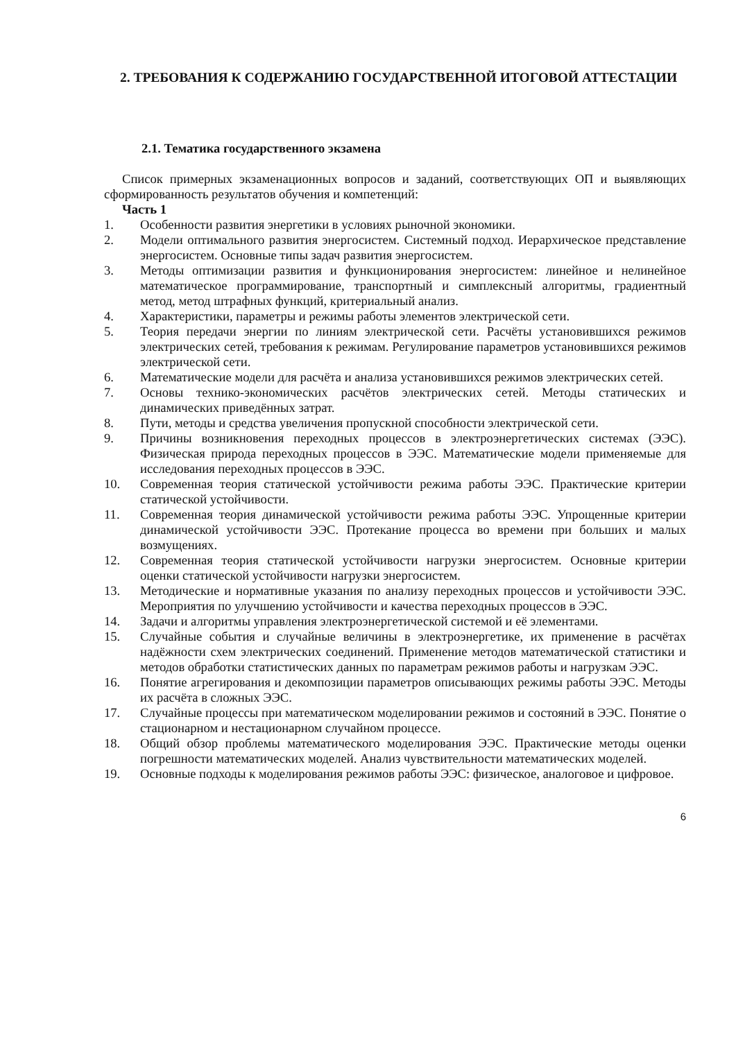2. ТРЕБОВАНИЯ К СОДЕРЖАНИЮ ГОСУДАРСТВЕННОЙ ИТОГОВОЙ АТТЕСТАЦИИ
2.1. Тематика государственного экзамена
Список примерных экзаменационных вопросов и заданий, соответствующих ОП и выявляющих сформированность результатов обучения и компетенций:
Часть 1
1. Особенности развития энергетики в условиях рыночной экономики.
2. Модели оптимального развития энергосистем. Системный подход. Иерархическое представление энергосистем. Основные типы задач развития энергосистем.
3. Методы оптимизации развития и функционирования энергосистем: линейное и нелинейное математическое программирование, транспортный и симплексный алгоритмы, градиентный метод, метод штрафных функций, критериальный анализ.
4. Характеристики, параметры и режимы работы элементов электрической сети.
5. Теория передачи энергии по линиям электрической сети. Расчёты установившихся режимов электрических сетей, требования к режимам. Регулирование параметров установившихся режимов электрической сети.
6. Математические модели для расчёта и анализа установившихся режимов электрических сетей.
7. Основы технико-экономических расчётов электрических сетей. Методы статических и динамических приведённых затрат.
8. Пути, методы и средства увеличения пропускной способности электрической сети.
9. Причины возникновения переходных процессов в электроэнергетических системах (ЭЭС). Физическая природа переходных процессов в ЭЭС. Математические модели применяемые для исследования переходных процессов в ЭЭС.
10. Современная теория статической устойчивости режима работы ЭЭС. Практические критерии статической устойчивости.
11. Современная теория динамической устойчивости режима работы ЭЭС. Упрощенные критерии динамической устойчивости ЭЭС. Протекание процесса во времени при больших и малых возмущениях.
12. Современная теория статической устойчивости нагрузки энергосистем. Основные критерии оценки статической устойчивости нагрузки энергосистем.
13. Методические и нормативные указания по анализу переходных процессов и устойчивости ЭЭС. Мероприятия по улучшению устойчивости и качества переходных процессов в ЭЭС.
14. Задачи и алгоритмы управления электроэнергетической системой и её элементами.
15. Случайные события и случайные величины в электроэнергетике, их применение в расчётах надёжности схем электрических соединений. Применение методов математической статистики и методов обработки статистических данных по параметрам режимов работы и нагрузкам ЭЭС.
16. Понятие агрегирования и декомпозиции параметров описывающих режимы работы ЭЭС. Методы их расчёта в сложных ЭЭС.
17. Случайные процессы при математическом моделировании режимов и состояний в ЭЭС. Понятие о стационарном и нестационарном случайном процессе.
18. Общий обзор проблемы математического моделирования ЭЭС. Практические методы оценки погрешности математических моделей. Анализ чувствительности математических моделей.
19. Основные подходы к моделирования режимов работы ЭЭС: физическое, аналоговое и цифровое.
6